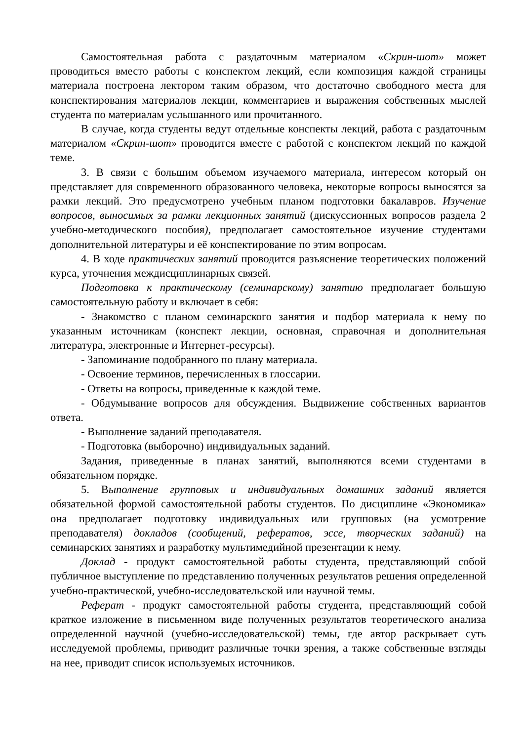Самостоятельная работа с раздаточным материалом «Скрин-шот» может проводиться вместо работы с конспектом лекций, если композиция каждой страницы материала построена лектором таким образом, что достаточно свободного места для конспектирования материалов лекции, комментариев и выражения собственных мыслей студента по материалам услышанного или прочитанного.
В случае, когда студенты ведут отдельные конспекты лекций, работа с раздаточным материалом «Скрин-шот» проводится вместе с работой с конспектом лекций по каждой теме.
3. В связи с большим объемом изучаемого материала, интересом который он представляет для современного образованного человека, некоторые вопросы выносятся за рамки лекций. Это предусмотрено учебным планом подготовки бакалавров. Изучение вопросов, выносимых за рамки лекционных занятий (дискуссионных вопросов раздела 2 учебно-методического пособия), предполагает самостоятельное изучение студентами дополнительной литературы и её конспектирование по этим вопросам.
4. В ходе практических занятий проводится разъяснение теоретических положений курса, уточнения междисциплинарных связей.
Подготовка к практическому (семинарскому) занятию предполагает большую самостоятельную работу и включает в себя:
- Знакомство с планом семинарского занятия и подбор материала к нему по указанным источникам (конспект лекции, основная, справочная и дополнительная литература, электронные и Интернет-ресурсы).
- Запоминание подобранного по плану материала.
- Освоение терминов, перечисленных в глоссарии.
- Ответы на вопросы, приведенные к каждой теме.
- Обдумывание вопросов для обсуждения. Выдвижение собственных вариантов ответа.
- Выполнение заданий преподавателя.
- Подготовка (выборочно) индивидуальных заданий.
Задания, приведенные в планах занятий, выполняются всеми студентами в обязательном порядке.
5. Выполнение групповых и индивидуальных домашних заданий является обязательной формой самостоятельной работы студентов. По дисциплине «Экономика» она предполагает подготовку индивидуальных или групповых (на усмотрение преподавателя) докладов (сообщений, рефератов, эссе, творческих заданий) на семинарских занятиях и разработку мультимедийной презентации к нему.
Доклад - продукт самостоятельной работы студента, представляющий собой публичное выступление по представлению полученных результатов решения определенной учебно-практической, учебно-исследовательской или научной темы.
Реферат - продукт самостоятельной работы студента, представляющий собой краткое изложение в письменном виде полученных результатов теоретического анализа определенной научной (учебно-исследовательской) темы, где автор раскрывает суть исследуемой проблемы, приводит различные точки зрения, а также собственные взгляды на нее, приводит список используемых источников.